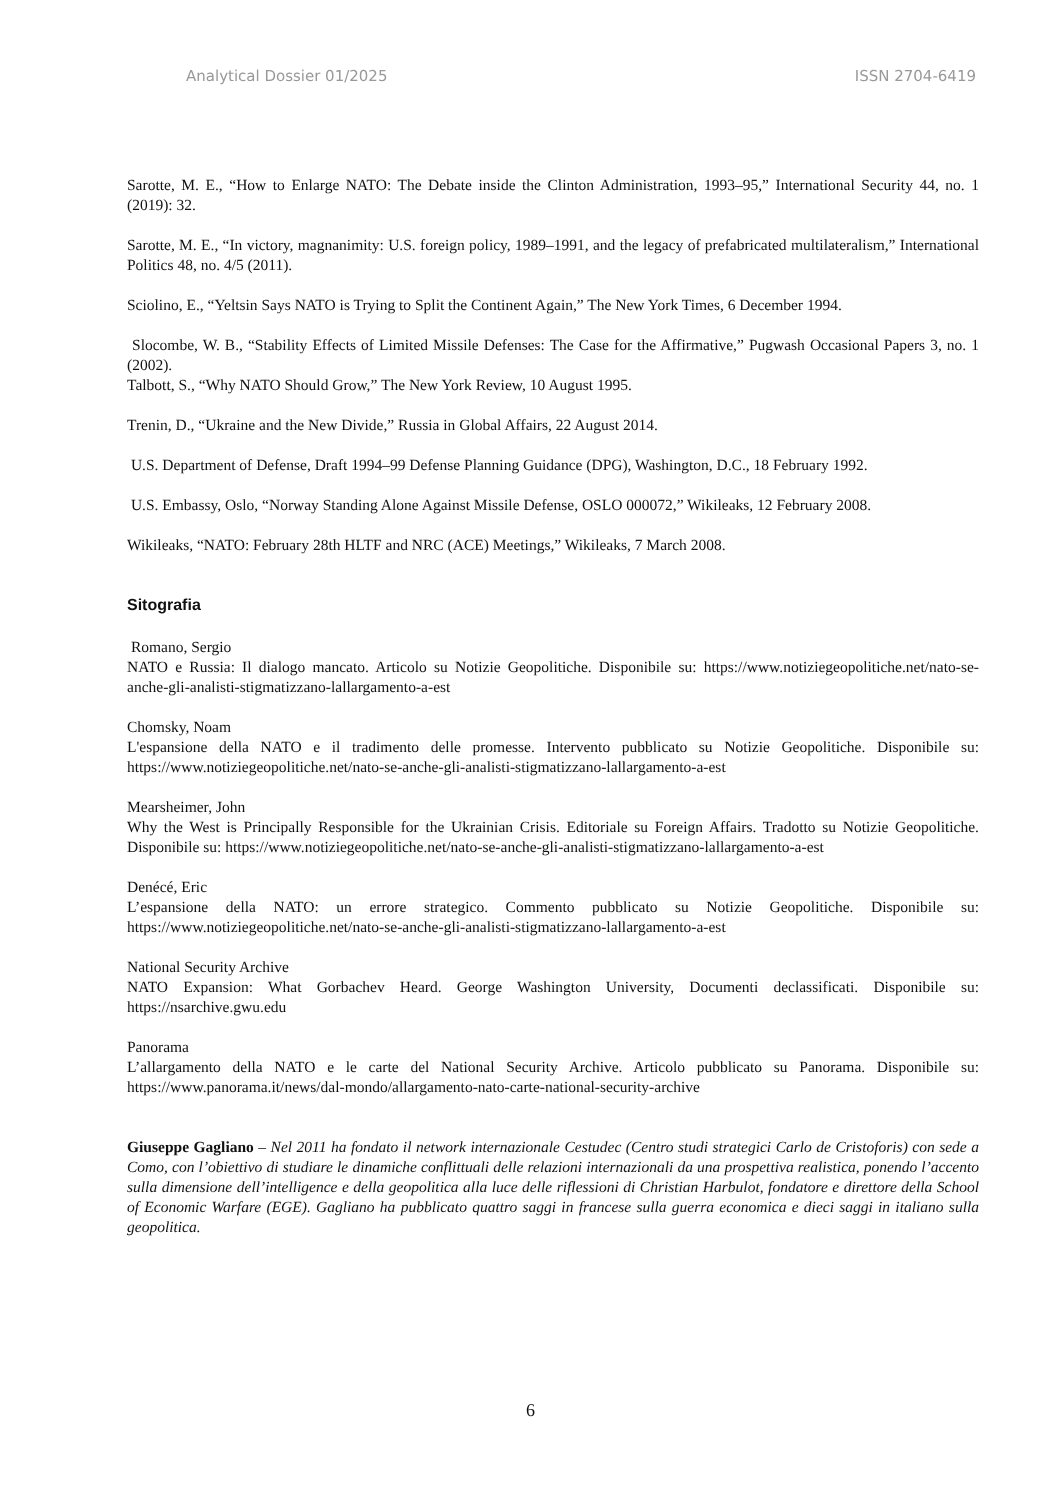Analytical Dossier 01/2025 ISSN 2704-6419
Sarotte, M. E., “How to Enlarge NATO: The Debate inside the Clinton Administration, 1993–95,” International Security 44, no. 1 (2019): 32.
Sarotte, M. E., “In victory, magnanimity: U.S. foreign policy, 1989–1991, and the legacy of prefabricated multilateralism,” International Politics 48, no. 4/5 (2011).
Sciolino, E., “Yeltsin Says NATO is Trying to Split the Continent Again,” The New York Times, 6 December 1994.
Slocombe, W. B., “Stability Effects of Limited Missile Defenses: The Case for the Affirmative,” Pugwash Occasional Papers 3, no. 1 (2002).
Talbott, S., “Why NATO Should Grow,” The New York Review, 10 August 1995.
Trenin, D., “Ukraine and the New Divide,” Russia in Global Affairs, 22 August 2014.
U.S. Department of Defense, Draft 1994–99 Defense Planning Guidance (DPG), Washington, D.C., 18 February 1992.
U.S. Embassy, Oslo, “Norway Standing Alone Against Missile Defense, OSLO 000072,” Wikileaks, 12 February 2008.
Wikileaks, “NATO: February 28th HLTF and NRC (ACE) Meetings,” Wikileaks, 7 March 2008.
Sitografia
Romano, Sergio
NATO e Russia: Il dialogo mancato. Articolo su Notizie Geopolitiche. Disponibile su: https://www.notiziegeopolitiche.net/nato-se-anche-gli-analisti-stigmatizzano-lallargamento-a-est
Chomsky, Noam
L'espansione della NATO e il tradimento delle promesse. Intervento pubblicato su Notizie Geopolitiche. Disponibile su: https://www.notiziegeopolitiche.net/nato-se-anche-gli-analisti-stigmatizzano-lallargamento-a-est
Mearsheimer, John
Why the West is Principally Responsible for the Ukrainian Crisis. Editoriale su Foreign Affairs. Tradotto su Notizie Geopolitiche. Disponibile su: https://www.notiziegeopolitiche.net/nato-se-anche-gli-analisti-stigmatizzano-lallargamento-a-est
Denécé, Eric
L’espansione della NATO: un errore strategico. Commento pubblicato su Notizie Geopolitiche. Disponibile su: https://www.notiziegeopolitiche.net/nato-se-anche-gli-analisti-stigmatizzano-lallargamento-a-est
National Security Archive
NATO Expansion: What Gorbachev Heard. George Washington University, Documenti declassificati. Disponibile su: https://nsarchive.gwu.edu
Panorama
L’allargamento della NATO e le carte del National Security Archive. Articolo pubblicato su Panorama. Disponibile su: https://www.panorama.it/news/dal-mondo/allargamento-nato-carte-national-security-archive
Giuseppe Gagliano – Nel 2011 ha fondato il network internazionale Cestudec (Centro studi strategici Carlo de Cristoforis) con sede a Como, con l’obiettivo di studiare le dinamiche conflittuali delle relazioni internazionali da una prospettiva realistica, ponendo l’accento sulla dimensione dell’intelligence e della geopolitica alla luce delle riflessioni di Christian Harbulot, fondatore e direttore della School of Economic Warfare (EGE). Gagliano ha pubblicato quattro saggi in francese sulla guerra economica e dieci saggi in italiano sulla geopolitica.
6